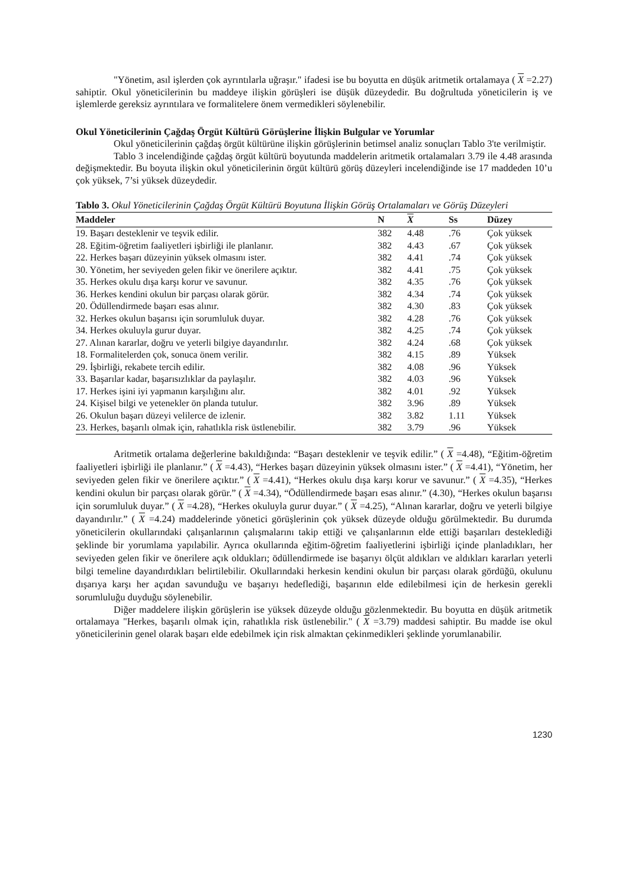"Yönetim, asıl işlerden çok ayrıntılarla uğraşır." ifadesi ise bu boyutta en düşük aritmetik ortalamaya ( X =2.27) sahiptir. Okul yöneticilerinin bu maddeye ilişkin görüşleri ise düşük düzeydedir. Bu doğrultuda yöneticilerin iş ve işlemlerde gereksiz ayrıntılara ve formalitelere önem vermedikleri söylenebilir.
Okul Yöneticilerinin Çağdaş Örgüt Kültürü Görüşlerine İlişkin Bulgular ve Yorumlar
Okul yöneticilerinin çağdaş örgüt kültürüne ilişkin görüşlerinin betimsel analiz sonuçları Tablo 3'te verilmiştir.
Tablo 3 incelendiğinde çağdaş örgüt kültürü boyutunda maddelerin aritmetik ortalamaları 3.79 ile 4.48 arasında değişmektedir. Bu boyuta ilişkin okul yöneticilerinin örgüt kültürü görüş düzeyleri incelendiğinde ise 17 maddeden 10’u çok yüksek, 7’si yüksek düzeydedir.
Tablo 3. Okul Yöneticilerinin Çağdaş Örgüt Kültürü Boyutuna İlişkin Görüş Ortalamaları ve Görüş Düzeyleri
| Maddeler | N | X | Ss | Düzey |
| --- | --- | --- | --- | --- |
| 19. Başarı desteklenir ve teşvik edilir. | 382 | 4.48 | .76 | Çok yüksek |
| 28. Eğitim-öğretim faaliyetleri işbirliği ile planlanır. | 382 | 4.43 | .67 | Çok yüksek |
| 22. Herkes başarı düzeyinin yüksek olmasını ister. | 382 | 4.41 | .74 | Çok yüksek |
| 30. Yönetim, her seviyeden gelen fikir ve önerilere açıktır. | 382 | 4.41 | .75 | Çok yüksek |
| 35. Herkes okulu dışa karşı korur ve savunur. | 382 | 4.35 | .76 | Çok yüksek |
| 36. Herkes kendini okulun bir parçası olarak görür. | 382 | 4.34 | .74 | Çok yüksek |
| 20. Ödüllendirmede başarı esas alınır. | 382 | 4.30 | .83 | Çok yüksek |
| 32. Herkes okulun başarısı için sorumluluk duyar. | 382 | 4.28 | .76 | Çok yüksek |
| 34. Herkes okuluyla gurur duyar. | 382 | 4.25 | .74 | Çok yüksek |
| 27. Alınan kararlar, doğru ve yeterli bilgiye dayandırılır. | 382 | 4.24 | .68 | Çok yüksek |
| 18. Formalitelerden çok, sonuca önem verilir. | 382 | 4.15 | .89 | Yüksek |
| 29. İşbirliği, rekabete tercih edilir. | 382 | 4.08 | .96 | Yüksek |
| 33. Başarılar kadar, başarısızlıklar da paylaşılır. | 382 | 4.03 | .96 | Yüksek |
| 17. Herkes işini iyi yapmanın karşılığını alır. | 382 | 4.01 | .92 | Yüksek |
| 24. Kişisel bilgi ve yetenekler ön planda tutulur. | 382 | 3.96 | .89 | Yüksek |
| 26. Okulun başarı düzeyi velilerce de izlenir. | 382 | 3.82 | 1.11 | Yüksek |
| 23. Herkes, başarılı olmak için, rahatlıkla risk üstlenebilir. | 382 | 3.79 | .96 | Yüksek |
Aritmetik ortalama değerlerine bakıldığında: “Başarı desteklenir ve teşvik edilir.” ( X =4.48), “Eğitim-öğretim faaliyetleri işbirliği ile planlanır.” ( X =4.43), “Herkes başarı düzeyinin yüksek olmasını ister.” ( X =4.41), “Yönetim, her seviyeden gelen fikir ve önerilere açıktır.” ( X =4.41), “Herkes okulu dışa karşı korur ve savunur.” ( X =4.35), “Herkes kendini okulun bir parçası olarak görür.” ( X =4.34), “Ödüllendirmede başarı esas alınır.” (4.30), “Herkes okulun başarısı için sorumluluk duyar.” ( X =4.28), “Herkes okuluyla gurur duyar.” ( X =4.25), “Alınan kararlar, doğru ve yeterli bilgiye dayandırılır.” ( X =4.24) maddelerinde yönetici görüşlerinin çok yüksek düzeyde olduğu görülmektedir. Bu durumda yöneticilerin okullarındaki çalışanlarının çalışmalarını takip ettiği ve çalışanlarının elde ettiği başarıları desteklediği şeklinde bir yorumlama yapılabilir. Ayrıca okullarında eğitim-öğretim faaliyetlerini işbirliği içinde planladıkları, her seviyeden gelen fikir ve önerilere açık oldukları; ödüllendirmede ise başarıyı ölçüt aldıkları ve aldıkları kararları yeterli bilgi temeline dayandırdıkları belirtilebilir. Okullarındaki herkesin kendini okulun bir parçası olarak gördüğü, okulunu dışarıya karşı her açıdan savunduğu ve başarıyı hedeflediği, başarının elde edilebilmesi için de herkesin gerekli sorumluluğu duyduğu söylenebilir.
Diğer maddelere ilişkin görüşlerin ise yüksek düzeyde olduğu gözlenmektedir. Bu boyutta en düşük aritmetik ortalamaya "Herkes, başarılı olmak için, rahatlıkla risk üstlenebilir." ( X =3.79) maddesi sahiptir. Bu madde ise okul yöneticilerinin genel olarak başarı elde edebilmek için risk almaktan çekinmedikleri şeklinde yorumlanabilir.
1230